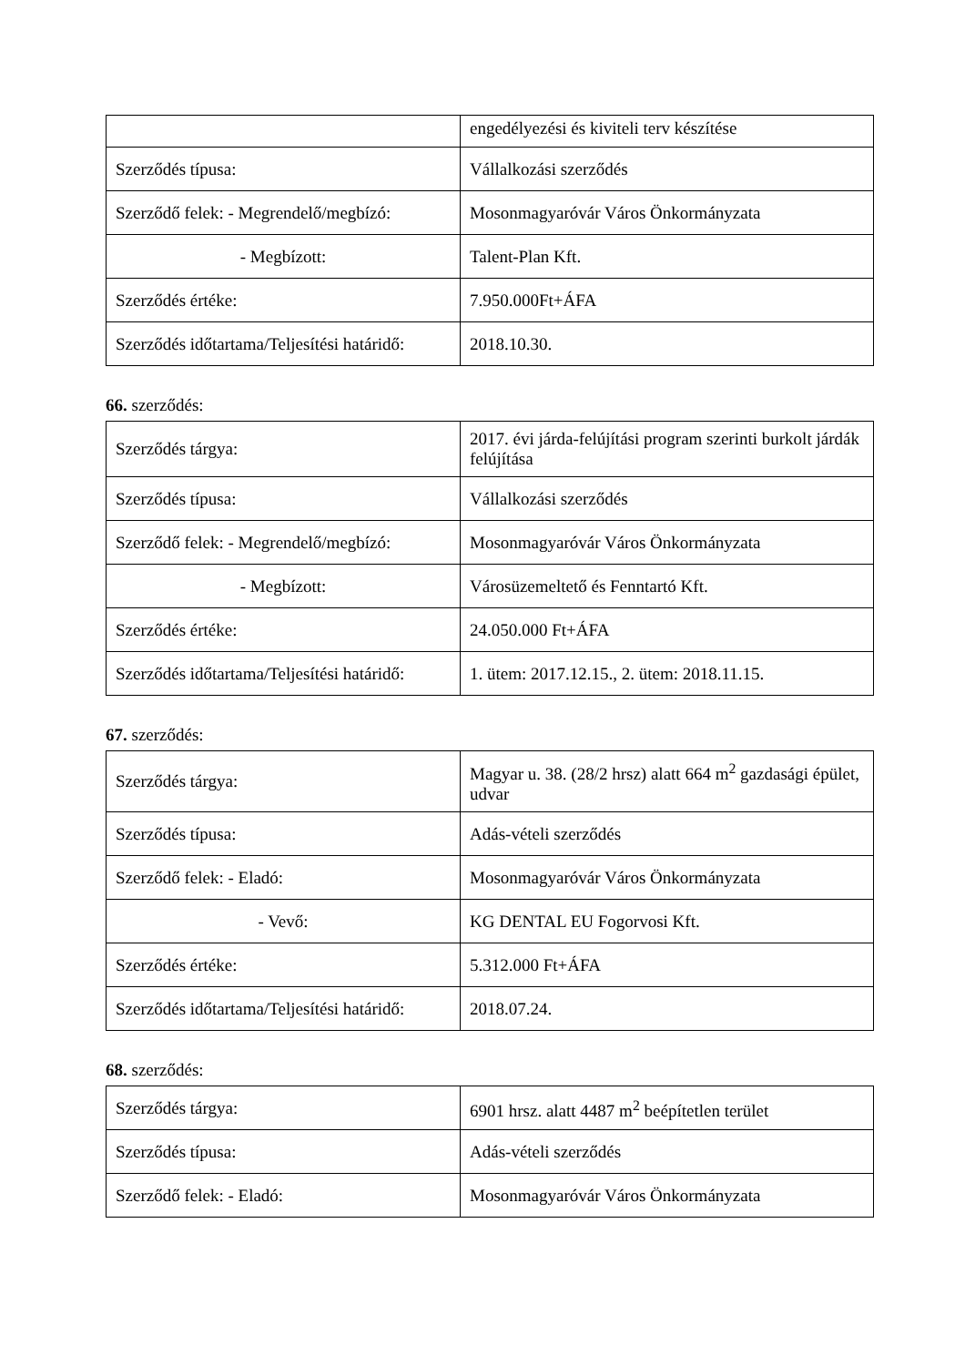| | engedélyezési és kiviteli terv készítése |
| Szerződés típusa: | Vállalkozási szerződés |
| Szerződő felek: - Megrendelő/megbízó: | Mosonmagyaróvár Város Önkormányzata |
| - Megbízott: | Talent-Plan Kft. |
| Szerződés értéke: | 7.950.000Ft+ÁFA |
| Szerződés időtartama/Teljesítési határidő: | 2018.10.30. |
66. szerződés:
| Szerződés tárgya: | 2017. évi járda-felújítási program szerinti burkolt járdák felújítása |
| Szerződés típusa: | Vállalkozási szerződés |
| Szerződő felek: - Megrendelő/megbízó: | Mosonmagyaróvár Város Önkormányzata |
| - Megbízott: | Városüzemeltető és Fenntartó Kft. |
| Szerződés értéke: | 24.050.000 Ft+ÁFA |
| Szerződés időtartama/Teljesítési határidő: | 1. ütem: 2017.12.15., 2. ütem: 2018.11.15. |
67. szerződés:
| Szerződés tárgya: | Magyar u. 38. (28/2 hrsz) alatt 664 m<sup>2</sup> gazdasági épület, udvar |
| Szerződés típusa: | Adás-vételi szerződés |
| Szerződő felek: - Eladó: | Mosonmagyaróvár Város Önkormányzata |
| - Vevő: | KG DENTAL EU Fogorvosi Kft. |
| Szerződés értéke: | 5.312.000 Ft+ÁFA |
| Szerződés időtartama/Teljesítési határidő: | 2018.07.24. |
68. szerződés:
| Szerződés tárgya: | 6901 hrsz. alatt 4487 m<sup>2</sup> beépítetlen terület |
| Szerződés típusa: | Adás-vételi szerződés |
| Szerződő felek: - Eladó: | Mosonmagyaróvár Város Önkormányzata |